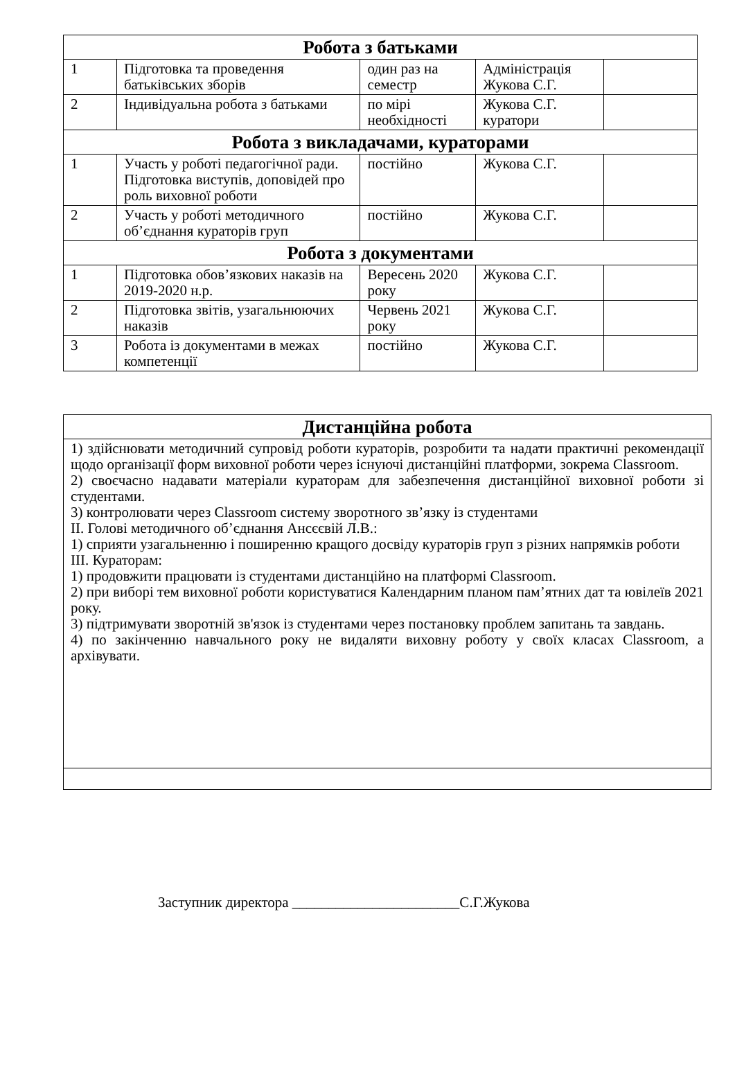| Робота з батьками | | | | |
| --- | --- | --- | --- | --- |
| 1 | Підготовка та проведення батьківських зборів | один раз на семестр | Адміністрація Жукова С.Г. | |
| 2 | Індивідуальна робота з батьками | по мірі необхідності | Жукова С.Г. куратори | |
| Робота з викладачами, кураторами | | | | |
| 1 | Участь у роботі педагогічної ради. Підготовка виступів, доповідей про роль виховної роботи | постійно | Жукова С.Г. | |
| 2 | Участь у роботі методичного об’єднання кураторів груп | постійно | Жукова С.Г. | |
| Робота з документами | | | | |
| 1 | Підготовка обов’язкових наказів на 2019-2020 н.р. | Вересень 2020 року | Жукова С.Г. | |
| 2 | Підготовка звітів, узагальнюючих наказів | Червень 2021 року | Жукова С.Г. | |
| 3 | Робота із документами в межах компетенції | постійно | Жукова С.Г. | |
| Дистанційна робота |
| --- |
| 1) здійснювати методичний супровід роботи кураторів, розробити та надати практичні рекомендації щодо організації форм виховної роботи через існуючі дистанційні платформи, зокрема Classroom. 2) своєчасно надавати матеріали кураторам для забезпечення дистанційної виховної роботи зі студентами. 3) контролювати через Classroom систему зворотного зв’язку із студентами ІІ. Голові методичного об’єднання Ансєєвій Л.В.: 1) сприяти узагальненню і поширенню кращого досвіду кураторів груп з різних напрямків роботи ІІІ. Кураторам: 1) продовжити працювати із студентами дистанційно на платформі Classroom. 2) при виборі тем виховної роботи користуватися Календарним планом пам’ятних дат та ювілеїв 2021 року. 3) підтримувати зворотній зв'язок із студентами через постановку проблем запитань та завдань. 4) по закінченню навчального року не видаляти виховну роботу у своїх класах Classroom, а архівувати. |
Заступник директора _______________________С.Г.Жукова